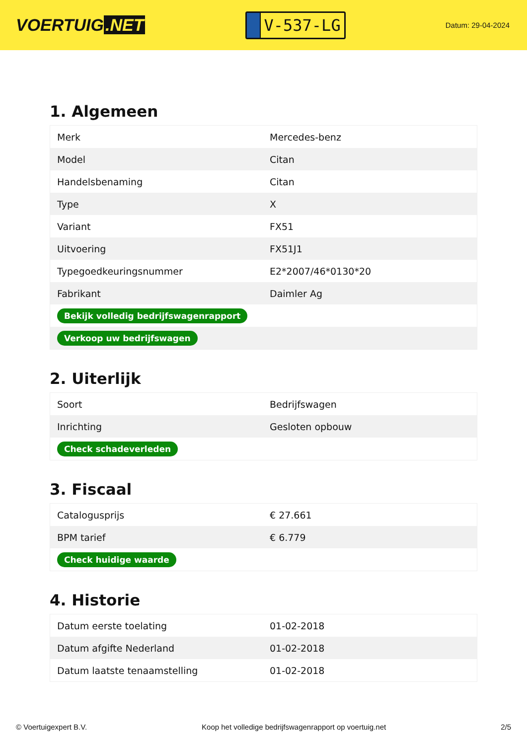VOERTUIG.NET
V-537-LG
Datum: 29-04-2024
1. Algemeen
| Merk | Mercedes-benz |
| Model | Citan |
| Handelsbenaming | Citan |
| Type | X |
| Variant | FX51 |
| Uitvoering | FX51J1 |
| Typegoedkeuringsnummer | E2*2007/46*0130*20 |
| Fabrikant | Daimler Ag |
| Bekijk volledig bedrijfswagenrapport | |
| Verkoop uw bedrijfswagen | |
2. Uiterlijk
| Soort | Bedrijfswagen |
| Inrichting | Gesloten opbouw |
| Check schadeverleden | |
3. Fiscaal
| Catalogusprijs | € 27.661 |
| BPM tarief | € 6.779 |
| Check huidige waarde | |
4. Historie
| Datum eerste toelating | 01-02-2018 |
| Datum afgifte Nederland | 01-02-2018 |
| Datum laatste tenaamstelling | 01-02-2018 |
© Voertuigexpert B.V. Koop het volledige bedrijfswagenrapport op voertuig.net 2/5